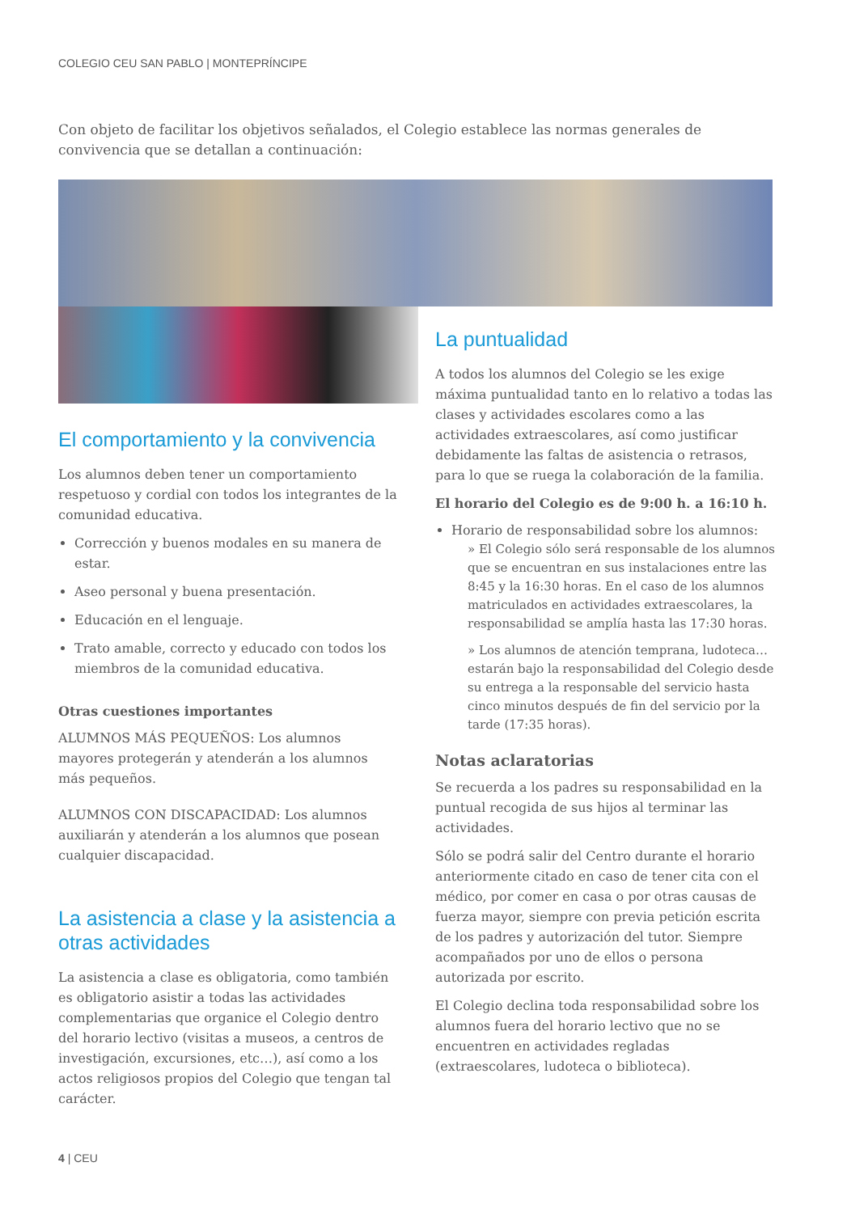COLEGIO CEU SAN PABLO | MONTEPRÍNCIPE
Con objeto de facilitar los objetivos señalados, el Colegio establece las normas generales de convivencia que se detallan a continuación:
El comportamiento y la convivencia
Los alumnos deben tener un comportamiento respetuoso y cordial con todos los integrantes de la comunidad educativa.
Corrección y buenos modales en su manera de estar.
Aseo personal y buena presentación.
Educación en el lenguaje.
Trato amable, correcto y educado con todos los miembros de la comunidad educativa.
Otras cuestiones importantes
ALUMNOS MÁS PEQUEÑOS: Los alumnos mayores protegerán y atenderán a los alumnos más pequeños.
ALUMNOS CON DISCAPACIDAD: Los alumnos auxiliarán y atenderán a los alumnos que posean cualquier discapacidad.
La asistencia a clase y la asistencia a otras actividades
La asistencia a clase es obligatoria, como también es obligatorio asistir a todas las actividades complementarias que organice el Colegio dentro del horario lectivo (visitas a museos, a centros de investigación, excursiones, etc…), así como a los actos religiosos propios del Colegio que tengan tal carácter.
La puntualidad
A todos los alumnos del Colegio se les exige máxima puntualidad tanto en lo relativo a todas las clases y actividades escolares como a las actividades extraescolares, así como justificar debidamente las faltas de asistencia o retrasos, para lo que se ruega la colaboración de la familia.
El horario del Colegio es de 9:00 h. a 16:10 h.
Horario de responsabilidad sobre los alumnos:
» El Colegio sólo será responsable de los alumnos que se encuentran en sus instalaciones entre las 8:45 y la 16:30 horas. En el caso de los alumnos matriculados en actividades extraescolares, la responsabilidad se amplía hasta las 17:30 horas.
» Los alumnos de atención temprana, ludoteca… estarán bajo la responsabilidad del Colegio desde su entrega a la responsable del servicio hasta cinco minutos después de fin del servicio por la tarde (17:35 horas).
Notas aclaratorias
Se recuerda a los padres su responsabilidad en la puntual recogida de sus hijos al terminar las actividades.
Sólo se podrá salir del Centro durante el horario anteriormente citado en caso de tener cita con el médico, por comer en casa o por otras causas de fuerza mayor, siempre con previa petición escrita de los padres y autorización del tutor. Siempre acompañados por uno de ellos o persona autorizada por escrito.
El Colegio declina toda responsabilidad sobre los alumnos fuera del horario lectivo que no se encuentren en actividades regladas (extraescolares, ludoteca o biblioteca).
4 | CEU